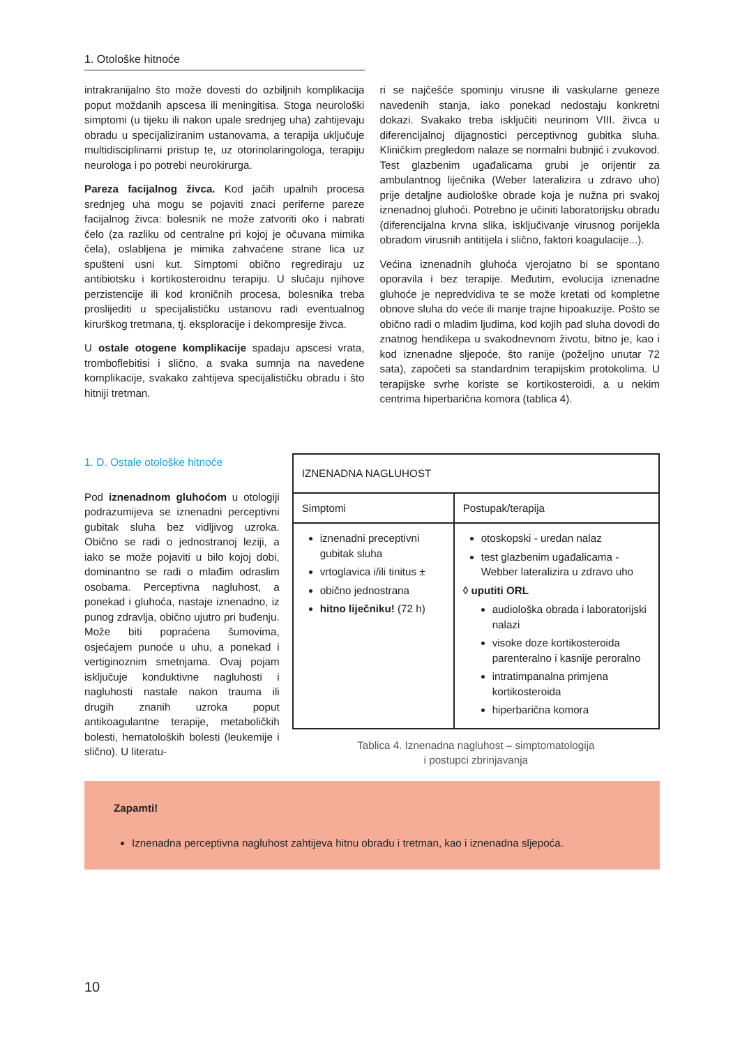1. Otološke hitnoće
intrakranijalno što može dovesti do ozbiljnih komplikacija poput moždanih apscesa ili meningitisa. Stoga neurološki simptomi (u tijeku ili nakon upale srednjeg uha) zahtijevaju obradu u specijaliziranim ustanovama, a terapija uključuje multidisciplinarni pristup te, uz otorinolaringologa, terapiju neurologa i po potrebi neurokirurga.
Pareza facijalnog živca. Kod jačih upalnih procesa srednjeg uha mogu se pojaviti znaci periferne pareze facijalnog živca: bolesnik ne može zatvoriti oko i nabrati čelo (za razliku od centralne pri kojoj je očuvana mimika čela), oslabljena je mimika zahvaćene strane lica uz spušteni usni kut. Simptomi obično regrediraju uz antibiotsku i kortikosteroidnu terapiju. U slučaju njihove perzistencije ili kod kroničnih procesa, bolesnika treba proslijediti u specijalističku ustanovu radi eventualnog kirurškog tretmana, tj. eksploracije i dekompresije živca.
U ostale otogene komplikacije spadaju apscesi vrata, tromboflebitisi i slično, a svaka sumnja na navedene komplikacije, svakako zahtijeva specijalističku obradu i što hitniji tretman.
ri se najčešće spominju virusne ili vaskularne geneze navedenih stanja, iako ponekad nedostaju konkretni dokazi. Svakako treba isključiti neurinom VIII. živca u diferencijalnoj dijagnostici perceptivnog gubitka sluha. Kliničkim pregledom nalaze se normalni bubnjić i zvukovod. Test glazbenim ugađalicama grubi je orijentir za ambulantnog liječnika (Weber lateralizira u zdravo uho) prije detaljne audiološke obrade koja je nužna pri svakoj iznenadnoj gluhoći. Potrebno je učiniti laboratorijsku obradu (diferencijalna krvna slika, isključivanje virusnog porijekla obradom virusnih antitijela i slično, faktori koagulacije...).
Većina iznenadnih gluhoća vjerojatno bi se spontano oporavila i bez terapije. Međutim, evolucija iznenadne gluhoće je nepredvidiva te se može kretati od kompletne obnove sluha do veće ili manje trajne hipoakuzije. Pošto se obično radi o mladim ljudima, kod kojih pad sluha dovodi do znatnog hendikepa u svakodnevnom životu, bitno je, kao i kod iznenadne sljepoće, što ranije (poželjno unutar 72 sata), započeti sa standardnim terapijskim protokolima. U terapijske svrhe koriste se kortikosteroidi, a u nekim centrima hiperbarična komora (tablica 4).
1. D. Ostale otološke hitnoće
Pod iznenadnom gluhoćom u otologiji podrazumijeva se iznenadni perceptivni gubitak sluha bez vidljivog uzroka. Obično se radi o jednostranoj leziji, a iako se može pojaviti u bilo kojoj dobi, dominantno se radi o mlađim odraslim osobama. Perceptivna nagluhost, a ponekad i gluhoća, nastaje iznenadno, iz punog zdravlja, obično ujutro pri buđenju. Može biti popraćena šumovima, osjećajem punoće u uhu, a ponekad i vertiginoznim smetnjama. Ovaj pojam isključuje konduktivne nagluhosti i nagluhosti nastale nakon trauma ili drugih znanih uzroka poput antikoagulantne terapije, metaboličkih bolesti, hematoloških bolesti (leukemije i slično). U literatu-
| IZNENADNA NAGLUHOST | |
| --- | --- |
| Simptomi | Postupak/terapija |
| iznenadni preceptivni gubitak sluha vrtoglavica i/ili tinitus ± obično jednostrana hitno liječniku! (72 h) | otoskopski - uredan nalaz test glazbenim ugađalicama - Webber lateralizira u zdravo uho ◊ uputiti ORL audiološka obrada i laboratorijski nalazi visoke doze kortikosteroida parenteralno i kasnije peroralno intratimpanalna primjena kortikosteroida hiperbarična komora |
Tablica 4. Iznenadna nagluhost – simptomatologija
i postupci zbrinjavanja
Zapamti!
Iznenadna perceptivna nagluhost zahtijeva hitnu obradu i tretman, kao i iznenadna sljepoća.
10